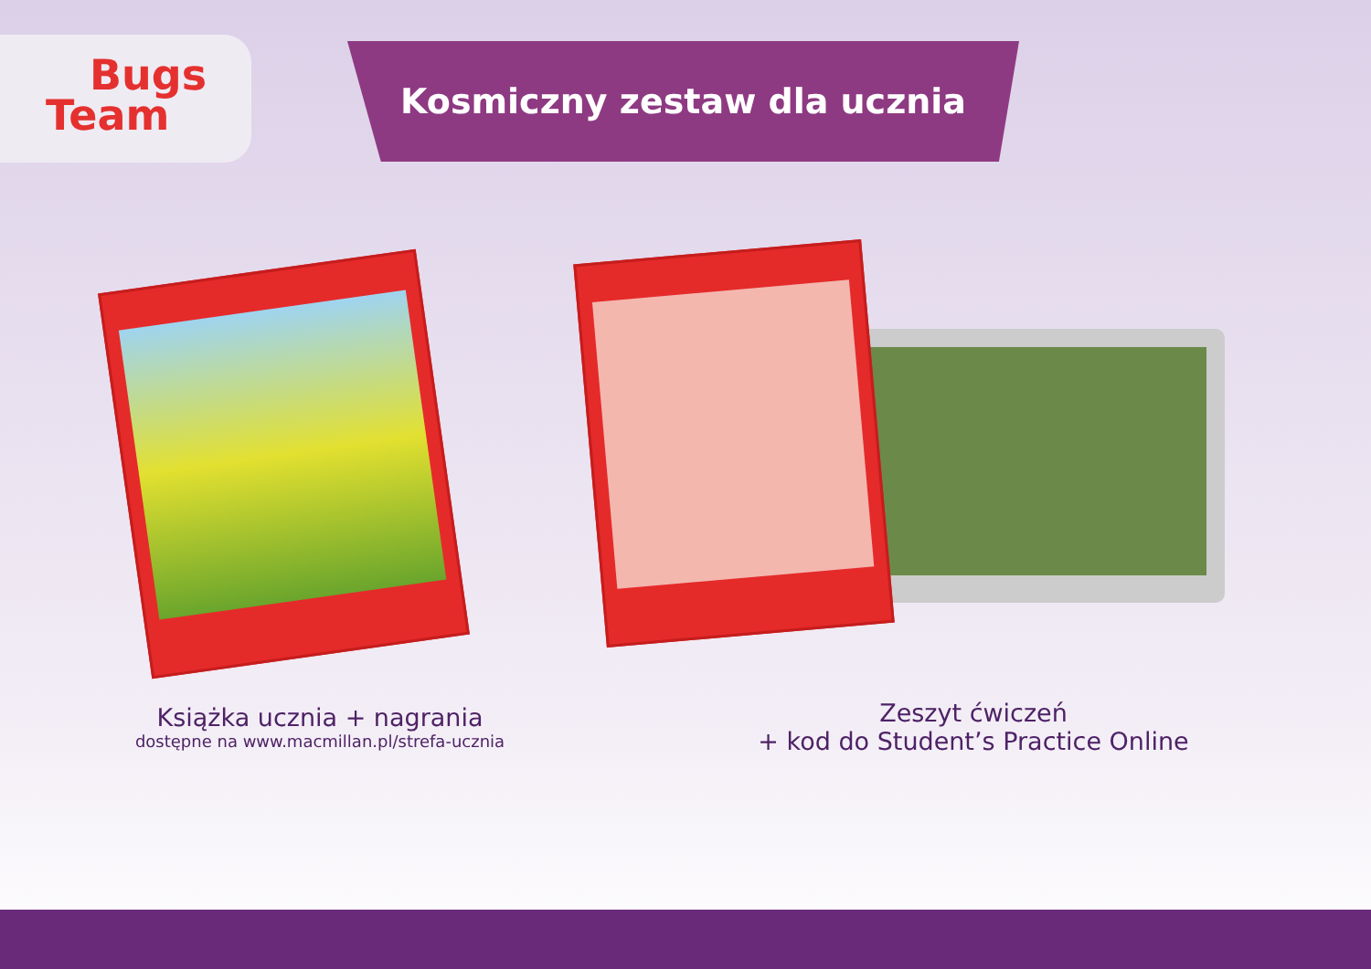Bugs
Team
Kosmiczny zestaw dla ucznia
Książka ucznia + nagrania
dostępne na www.macmillan.pl/strefa-ucznia
Zeszyt ćwiczeń
+ kod do Student’s Practice Online